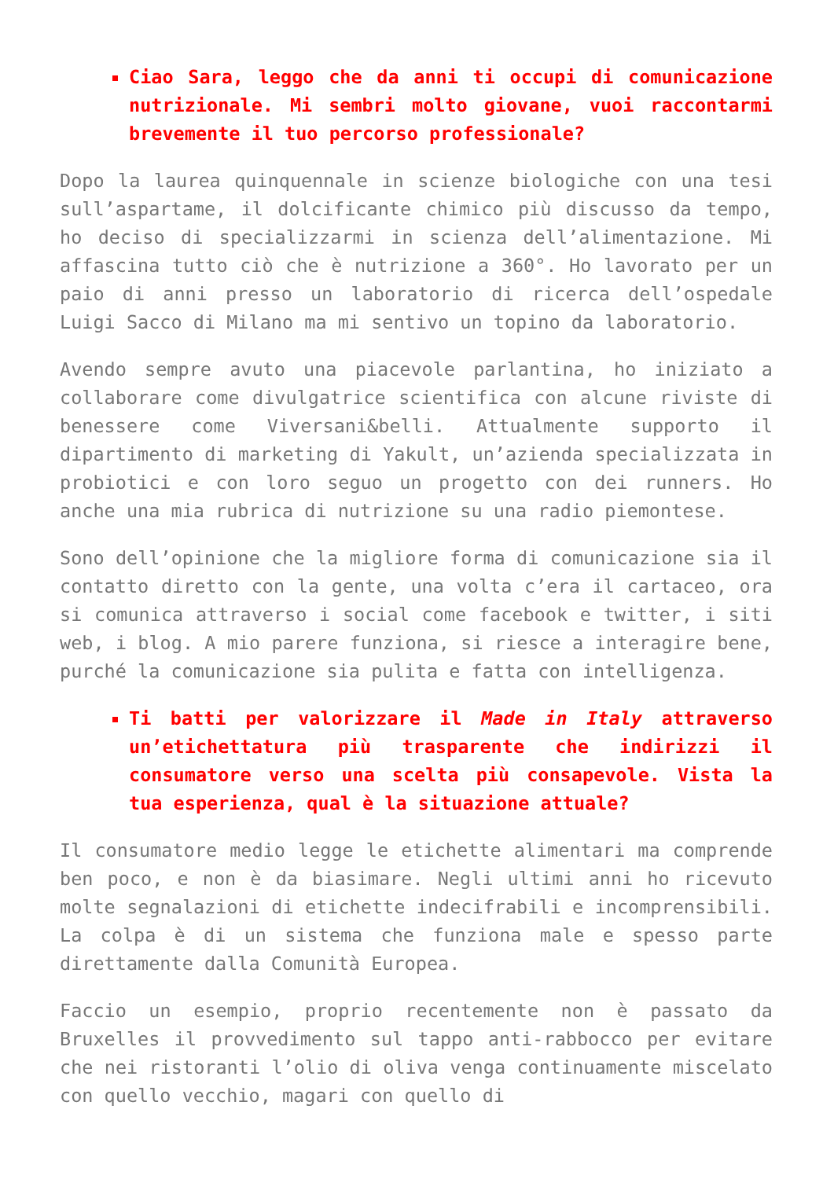Ciao Sara, leggo che da anni ti occupi di comunicazione nutrizionale. Mi sembri molto giovane, vuoi raccontarmi brevemente il tuo percorso professionale?
Dopo la laurea quinquennale in scienze biologiche con una tesi sull’aspartame, il dolcificante chimico più discusso da tempo, ho deciso di specializzarmi in scienza dell’alimentazione. Mi affascina tutto ciò che è nutrizione a 360°. Ho lavorato per un paio di anni presso un laboratorio di ricerca dell’ospedale Luigi Sacco di Milano ma mi sentivo un topino da laboratorio.
Avendo sempre avuto una piacevole parlantina, ho iniziato a collaborare come divulgatrice scientifica con alcune riviste di benessere come Viversani&belli. Attualmente supporto il dipartimento di marketing di Yakult, un’azienda specializzata in probiotici e con loro seguo un progetto con dei runners. Ho anche una mia rubrica di nutrizione su una radio piemontese.
Sono dell’opinione che la migliore forma di comunicazione sia il contatto diretto con la gente, una volta c’era il cartaceo, ora si comunica attraverso i social come facebook e twitter, i siti web, i blog. A mio parere funziona, si riesce a interagire bene, purché la comunicazione sia pulita e fatta con intelligenza.
Ti batti per valorizzare il Made in Italy attraverso un’etichettatura più trasparente che indirizzi il consumatore verso una scelta più consapevole. Vista la tua esperienza, qual è la situazione attuale?
Il consumatore medio legge le etichette alimentari ma comprende ben poco, e non è da biasimare. Negli ultimi anni ho ricevuto molte segnalazioni di etichette indecifrabili e incomprensibili. La colpa è di un sistema che funziona male e spesso parte direttamente dalla Comunità Europea.
Faccio un esempio, proprio recentemente non è passato da Bruxelles il provvedimento sul tappo anti-rabbocco per evitare che nei ristoranti l’olio di oliva venga continuamente miscelato con quello vecchio, magari con quello di